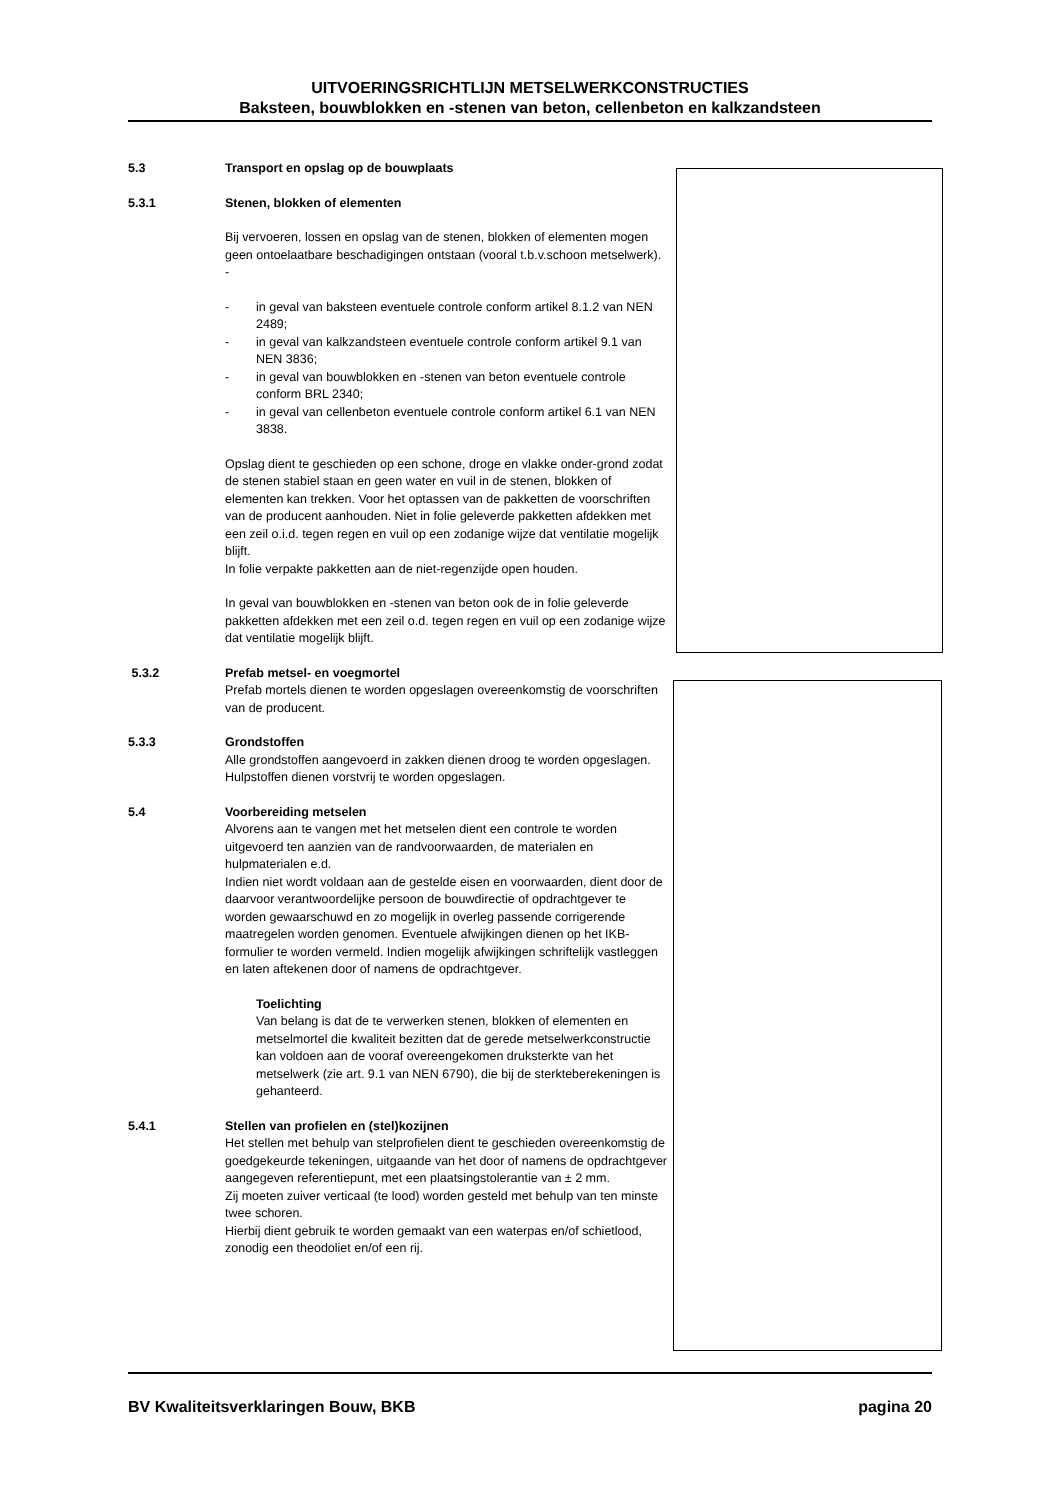UITVOERINGSRICHTLIJN METSELWERKCONSTRUCTIES
Baksteen, bouwblokken en -stenen van beton, cellenbeton en kalkzandsteen
5.3 Transport en opslag op de bouwplaats
5.3.1 Stenen, blokken of elementen
Bij vervoeren, lossen en opslag van de stenen, blokken of elementen mogen geen ontoelaatbare beschadigingen ontstaan (vooral t.b.v.schoon metselwerk). -
- in geval van baksteen eventuele controle conform artikel 8.1.2 van NEN 2489;
- in geval van kalkzandsteen eventuele controle conform artikel 9.1 van NEN 3836;
- in geval van bouwblokken en -stenen van beton eventuele controle conform BRL 2340;
- in geval van cellenbeton eventuele controle conform artikel 6.1 van NEN 3838.
Opslag dient te geschieden op een schone, droge en vlakke onder-grond zodat de stenen stabiel staan en geen water en vuil in de stenen, blokken of elementen kan trekken. Voor het optassen van de pakketten de voorschriften van de producent aanhouden. Niet in folie geleverde pakketten afdekken met een zeil o.i.d. tegen regen en vuil op een zodanige wijze dat ventilatie mogelijk blijft.
In folie verpakte pakketten aan de niet-regenzijde open houden.
In geval van bouwblokken en -stenen van beton ook de in folie geleverde pakketten afdekken met een zeil o.d. tegen regen en vuil op een zodanige wijze dat ventilatie mogelijk blijft.
5.3.2 Prefab metsel- en voegmortel
Prefab mortels dienen te worden opgeslagen overeenkomstig de voorschriften van de producent.
5.3.3 Grondstoffen
Alle grondstoffen aangevoerd in zakken dienen droog te worden opgeslagen.
Hulpstoffen dienen vorstvrij te worden opgeslagen.
5.4 Voorbereiding metselen
Alvorens aan te vangen met het metselen dient een controle te worden uitgevoerd ten aanzien van de randvoorwaarden, de materialen en hulpmaterialen e.d.
Indien niet wordt voldaan aan de gestelde eisen en voorwaarden, dient door de daarvoor verantwoordelijke persoon de bouwdirectie of opdrachtgever te worden gewaarschuwd en zo mogelijk in overleg passende corrigerende maatregelen worden genomen. Eventuele afwijkingen dienen op het IKB-formulier te worden vermeld. Indien mogelijk afwijkingen schriftelijk vastleggen en laten aftekenen door of namens de opdrachtgever.
Toelichting
Van belang is dat de te verwerken stenen, blokken of elementen en metselmortel die kwaliteit bezitten dat de gerede metselwerkconstructie kan voldoen aan de vooraf overeengekomen druksterkte van het metselwerk (zie art. 9.1 van NEN 6790), die bij de sterkteberekeningen is gehanteerd.
5.4.1 Stellen van profielen en (stel)kozijnen
Het stellen met behulp van stelprofielen dient te geschieden overeenkomstig de goedgekeurde tekeningen, uitgaande van het door of namens de opdrachtgever aangegeven referentiepunt, met een plaatsingstolerantie van ± 2 mm.
Zij moeten zuiver verticaal (te lood) worden gesteld met behulp van ten minste twee schoren.
Hierbij dient gebruik te worden gemaakt van een waterpas en/of schietlood, zonodig een theodoliet en/of een rij.
BV Kwaliteitsverklaringen Bouw, BKB pagina 20